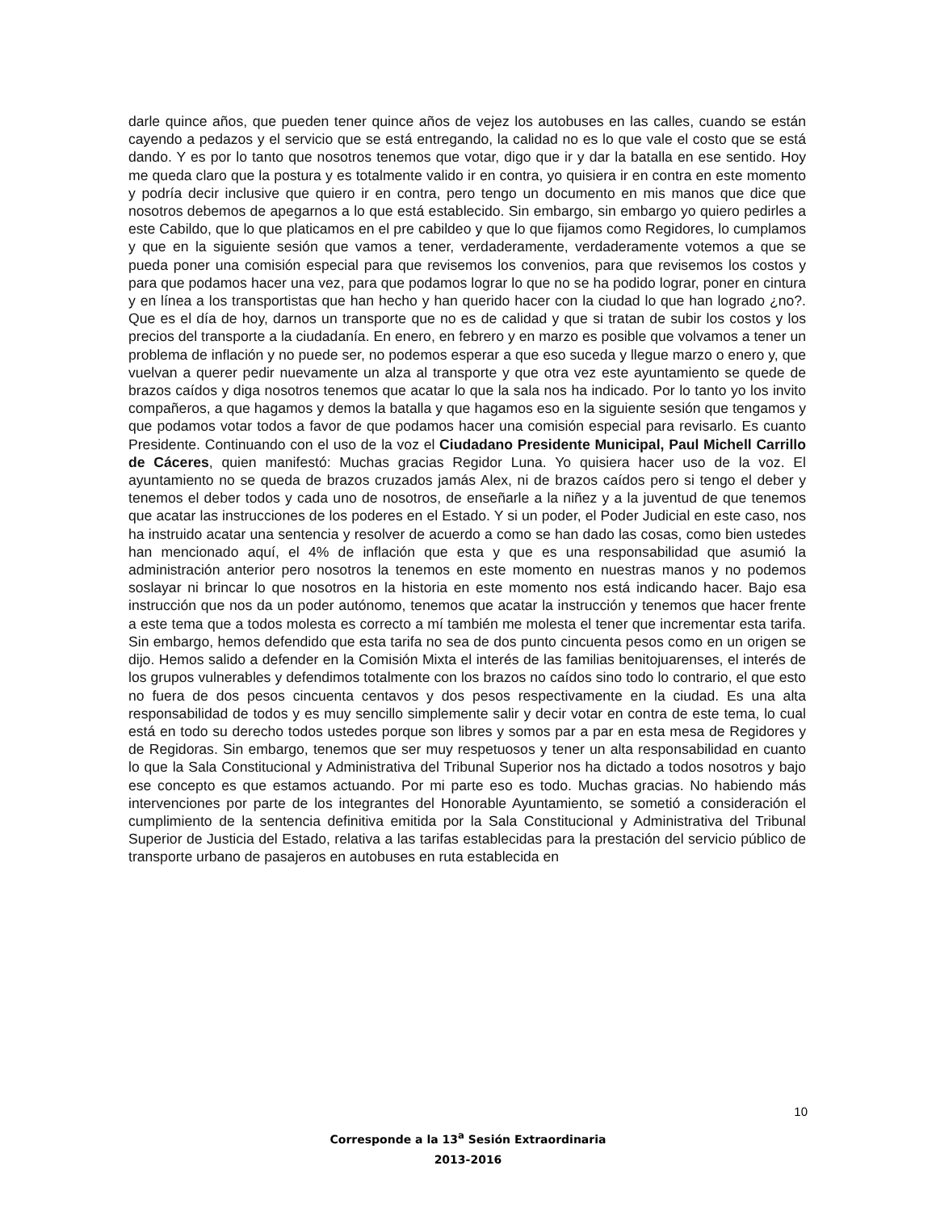darle quince años, que pueden tener quince años de vejez los autobuses en las calles, cuando se están cayendo a pedazos y el servicio que se está entregando, la calidad no es lo que vale el costo que se está dando. Y es por lo tanto que nosotros tenemos que votar, digo que ir y dar la batalla en ese sentido. Hoy me queda claro que la postura y es totalmente valido ir en contra, yo quisiera ir en contra en este momento y podría decir inclusive que quiero ir en contra, pero tengo un documento en mis manos que dice que nosotros debemos de apegarnos a lo que está establecido. Sin embargo, sin embargo yo quiero pedirles a este Cabildo, que lo que platicamos en el pre cabildeo y que lo que fijamos como Regidores, lo cumplamos y que en la siguiente sesión que vamos a tener, verdaderamente, verdaderamente votemos a que se pueda poner una comisión especial para que revisemos los convenios, para que revisemos los costos y para que podamos hacer una vez, para que podamos lograr lo que no se ha podido lograr, poner en cintura y en línea a los transportistas que han hecho y han querido hacer con la ciudad lo que han logrado ¿no?. Que es el día de hoy, darnos un transporte que no es de calidad y que si tratan de subir los costos y los precios del transporte a la ciudadanía. En enero, en febrero y en marzo es posible que volvamos a tener un problema de inflación y no puede ser, no podemos esperar a que eso suceda y llegue marzo o enero y, que vuelvan a querer pedir nuevamente un alza al transporte y que otra vez este ayuntamiento se quede de brazos caídos y diga nosotros tenemos que acatar lo que la sala nos ha indicado. Por lo tanto yo los invito compañeros, a que hagamos y demos la batalla y que hagamos eso en la siguiente sesión que tengamos y que podamos votar todos a favor de que podamos hacer una comisión especial para revisarlo. Es cuanto Presidente. Continuando con el uso de la voz el Ciudadano Presidente Municipal, Paul Michell Carrillo de Cáceres, quien manifestó: Muchas gracias Regidor Luna. Yo quisiera hacer uso de la voz. El ayuntamiento no se queda de brazos cruzados jamás Alex, ni de brazos caídos pero si tengo el deber y tenemos el deber todos y cada uno de nosotros, de enseñarle a la niñez y a la juventud de que tenemos que acatar las instrucciones de los poderes en el Estado. Y si un poder, el Poder Judicial en este caso, nos ha instruido acatar una sentencia y resolver de acuerdo a como se han dado las cosas, como bien ustedes han mencionado aquí, el 4% de inflación que esta y que es una responsabilidad que asumió la administración anterior pero nosotros la tenemos en este momento en nuestras manos y no podemos soslayar ni brincar lo que nosotros en la historia en este momento nos está indicando hacer. Bajo esa instrucción que nos da un poder autónomo, tenemos que acatar la instrucción y tenemos que hacer frente a este tema que a todos molesta es correcto a mí también me molesta el tener que incrementar esta tarifa. Sin embargo, hemos defendido que esta tarifa no sea de dos punto cincuenta pesos como en un origen se dijo. Hemos salido a defender en la Comisión Mixta el interés de las familias benitojuarenses, el interés de los grupos vulnerables y defendimos totalmente con los brazos no caídos sino todo lo contrario, el que esto no fuera de dos pesos cincuenta centavos y dos pesos respectivamente en la ciudad. Es una alta responsabilidad de todos y es muy sencillo simplemente salir y decir votar en contra de este tema, lo cual está en todo su derecho todos ustedes porque son libres y somos par a par en esta mesa de Regidores y de Regidoras. Sin embargo, tenemos que ser muy respetuosos y tener un alta responsabilidad en cuanto lo que la Sala Constitucional y Administrativa del Tribunal Superior nos ha dictado a todos nosotros y bajo ese concepto es que estamos actuando. Por mi parte eso es todo. Muchas gracias. No habiendo más intervenciones por parte de los integrantes del Honorable Ayuntamiento, se sometió a consideración el cumplimiento de la sentencia definitiva emitida por la Sala Constitucional y Administrativa del Tribunal Superior de Justicia del Estado, relativa a las tarifas establecidas para la prestación del servicio público de transporte urbano de pasajeros en autobuses en ruta establecida en
10
Corresponde a la 13<sup>a</sup> Sesión Extraordinaria
2013-2016